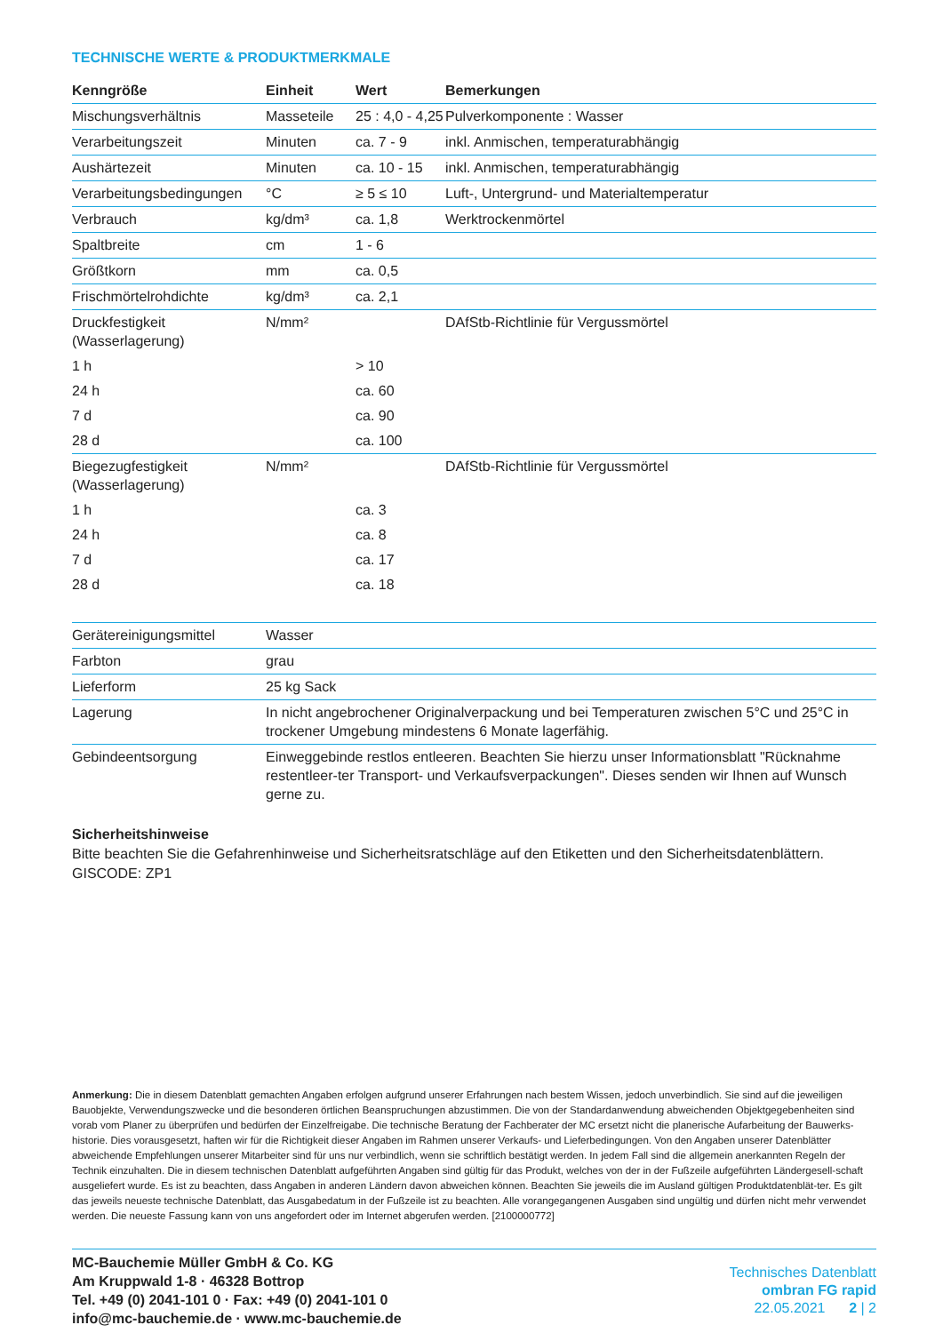TECHNISCHE WERTE & PRODUKTMERKMALE
| Kenngröße | Einheit | Wert | Bemerkungen |
| --- | --- | --- | --- |
| Mischungsverhältnis | Masseteile | 25 : 4,0 - 4,25 | Pulverkomponente : Wasser |
| Verarbeitungszeit | Minuten | ca. 7 - 9 | inkl. Anmischen, temperaturabhängig |
| Aushärtezeit | Minuten | ca. 10 - 15 | inkl. Anmischen, temperaturabhängig |
| Verarbeitungsbedingungen | °C | ≥ 5 ≤ 10 | Luft-, Untergrund- und Materialtemperatur |
| Verbrauch | kg/dm³ | ca. 1,8 | Werktrockenmörtel |
| Spaltbreite | cm | 1 - 6 | |
| Größtkorn | mm | ca. 0,5 | |
| Frischmörtelrohdichte | kg/dm³ | ca. 2,1 | |
| Druckfestigkeit (Wasserlagerung) | N/mm² | | DAfStb-Richtlinie für Vergussmörtel |
| 1 h | | > 10 | |
| 24 h | | ca. 60 | |
| 7 d | | ca. 90 | |
| 28 d | | ca. 100 | |
| Biegezugfestigkeit (Wasserlagerung) | N/mm² | | DAfStb-Richtlinie für Vergussmörtel |
| 1 h | | ca. 3 | |
| 24 h | | ca. 8 | |
| 7 d | | ca. 17 | |
| 28 d | | ca. 18 | |
| Gerätereinigungsmittel | Wasser |
| Farbton | grau |
| Lieferform | 25 kg Sack |
| Lagerung | In nicht angebrochener Originalverpackung und bei Temperaturen zwischen 5°C und 25°C in trockener Umgebung mindestens 6 Monate lagerfähig. |
| Gebindeentsorgung | Einweggebinde restlos entleeren. Beachten Sie hierzu unser Informationsblatt "Rücknahme restentleer-ter Transport- und Verkaufsverpackungen". Dieses senden wir Ihnen auf Wunsch gerne zu. |
Sicherheitshinweise
Bitte beachten Sie die Gefahrenhinweise und Sicherheitsratschläge auf den Etiketten und den Sicherheitsdatenblättern. GISCODE: ZP1
Anmerkung: Die in diesem Datenblatt gemachten Angaben erfolgen aufgrund unserer Erfahrungen nach bestem Wissen, jedoch unverbindlich. Sie sind auf die jeweiligen Bauobjekte, Verwendungszwecke und die besonderen örtlichen Beanspruchungen abzustimmen. Die von der Standardanwendung abweichenden Objektgegebenheiten sind vorab vom Planer zu überprüfen und bedürfen der Einzelfreigabe. Die technische Beratung der Fachberater der MC ersetzt nicht die planerische Aufarbeitung der Bauwerks-historie. Dies vorausgesetzt, haften wir für die Richtigkeit dieser Angaben im Rahmen unserer Verkaufs- und Lieferbedingungen. Von den Angaben unserer Datenblätter abweichende Empfehlungen unserer Mitarbeiter sind für uns nur verbindlich, wenn sie schriftlich bestätigt werden. In jedem Fall sind die allgemein anerkannten Regeln der Technik einzuhalten. Die in diesem technischen Datenblatt aufgeführten Angaben sind gültig für das Produkt, welches von der in der Fußzeile aufgeführten Ländergesell-schaft ausgeliefert wurde. Es ist zu beachten, dass Angaben in anderen Ländern davon abweichen können. Beachten Sie jeweils die im Ausland gültigen Produktdatenblät-ter. Es gilt das jeweils neueste technische Datenblatt, das Ausgabedatum in der Fußzeile ist zu beachten. Alle vorangegangenen Ausgaben sind ungültig und dürfen nicht mehr verwendet werden. Die neueste Fassung kann von uns angefordert oder im Internet abgerufen werden. [2100000772]
MC-Bauchemie Müller GmbH & Co. KG
Am Kruppwald 1-8 · 46328 Bottrop
Tel. +49 (0) 2041-101 0 · Fax: +49 (0) 2041-101 0
info@mc-bauchemie.de · www.mc-bauchemie.de
Technisches Datenblatt
ombran FG rapid
22.05.2021 2 | 2